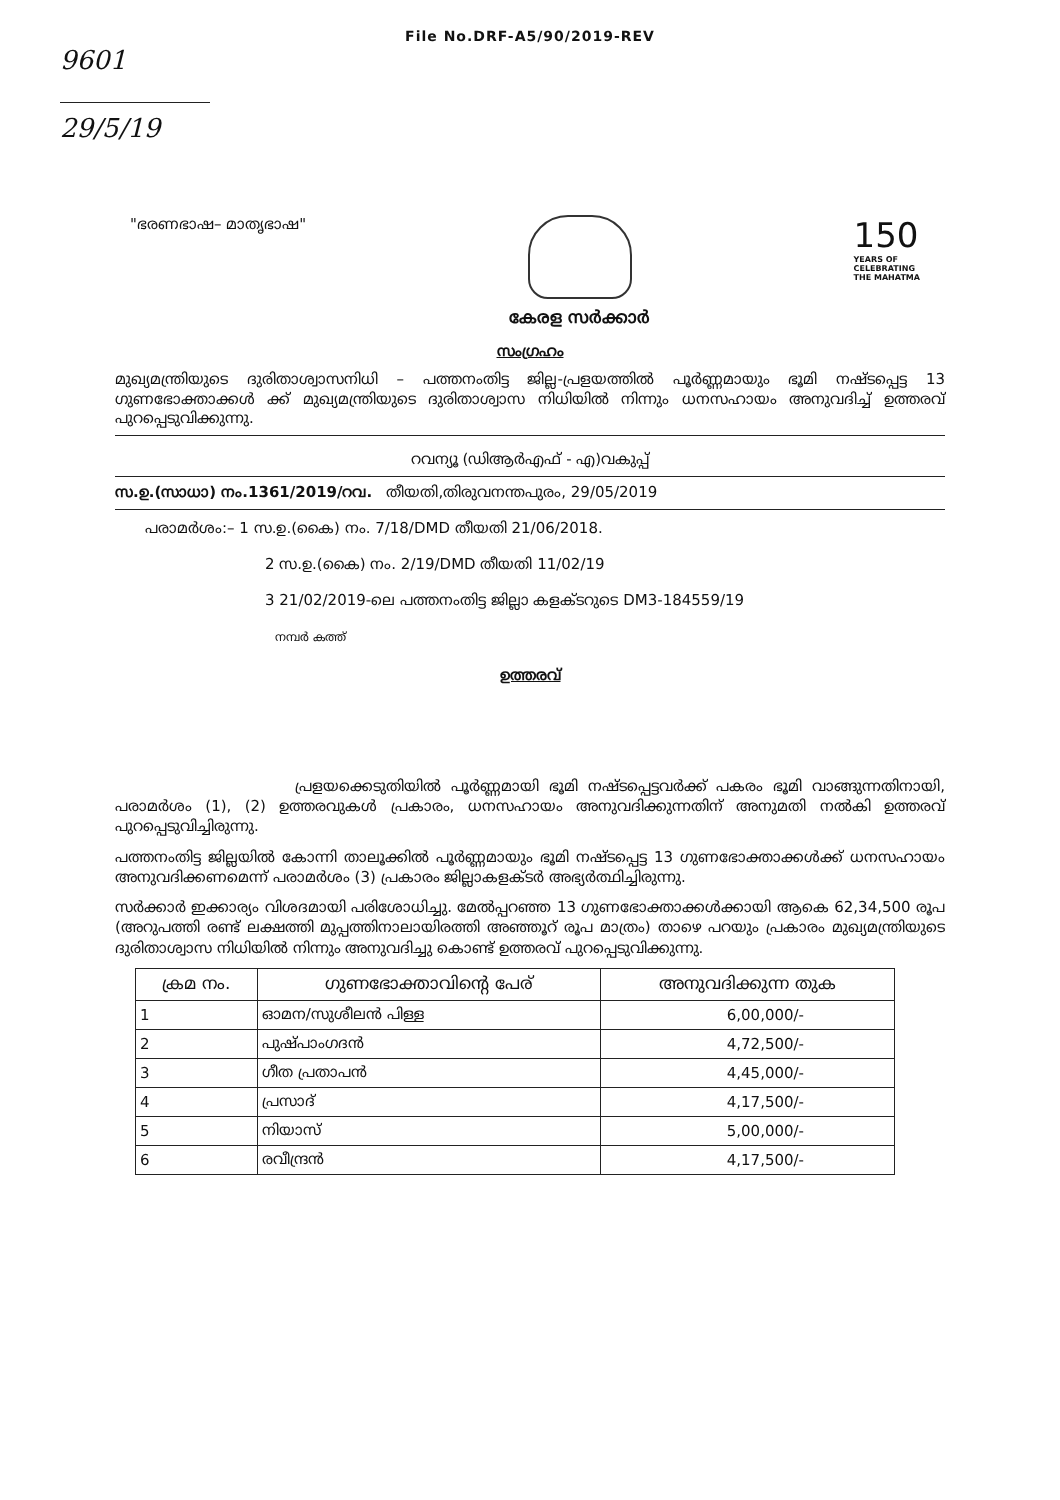File No.DRF-A5/90/2019-REV
9601
29/5/19
"ഭരണഭാഷ– മാതൃഭാഷ"
കേരള സർക്കാർ
150
YEARS OF
CELEBRATING
THE MAHATMA
സംഗ്രഹം
മുഖ്യമന്ത്രിയുടെ ദുരിതാശ്വാസനിധി – പത്തനംതിട്ട ജില്ല-പ്രളയത്തിൽ പൂർണ്ണമായും ഭൂമി നഷ്ടപ്പെട്ട 13 ഗുണഭോക്താക്കൾ ക്ക് മുഖ്യമന്ത്രിയുടെ ദുരിതാശ്വാസ നിധിയിൽ നിന്നും ധനസഹായം അനുവദിച്ച് ഉത്തരവ് പുറപ്പെടുവിക്കുന്നു.
റവന്യൂ (ഡിആർഎഫ് - എ)വകുപ്പ്
സ.ഉ.(സാധാ) നം.1361/2019/റവ. തീയതി,തിരുവനന്തപുരം, 29/05/2019
പരാമർശം:– 1 സ.ഉ.(കൈ) നം. 7/18/DMD തീയതി 21/06/2018.
2 സ.ഉ.(കൈ) നം. 2/19/DMD തീയതി 11/02/19
3 21/02/2019-ലെ പത്തനംതിട്ട ജില്ലാ കളക്ടറുടെ DM3-184559/19
നമ്പർ കത്ത്
ഉത്തരവ്
പ്രളയക്കെടുതിയിൽ പൂർണ്ണമായി ഭൂമി നഷ്ടപ്പെട്ടവർക്ക് പകരം ഭൂമി വാങ്ങുന്നതിനായി, പരാമർശം (1), (2) ഉത്തരവുകൾ പ്രകാരം, ധനസഹായം അനുവദിക്കുന്നതിന് അനുമതി നൽകി ഉത്തരവ് പുറപ്പെടുവിച്ചിരുന്നു.
പത്തനംതിട്ട ജില്ലയിൽ കോന്നി താലൂക്കിൽ പൂർണ്ണമായും ഭൂമി നഷ്ടപ്പെട്ട 13 ഗുണഭോക്താക്കൾക്ക് ധനസഹായം അനുവദിക്കണമെന്ന് പരാമർശം (3) പ്രകാരം ജില്ലാകളക്ടർ അഭ്യർത്ഥിച്ചിരുന്നു.
സർക്കാർ ഇക്കാര്യം വിശദമായി പരിശോധിച്ചു. മേൽപ്പറഞ്ഞ 13 ഗുണഭോക്താക്കൾക്കായി ആകെ 62,34,500 രൂപ (അറുപത്തി രണ്ട് ലക്ഷത്തി മുപ്പത്തിനാലായിരത്തി അഞ്ഞൂറ് രൂപ മാത്രം) താഴെ പറയും പ്രകാരം മുഖ്യമന്ത്രിയുടെ ദുരിതാശ്വാസ നിധിയിൽ നിന്നും അനുവദിച്ചു കൊണ്ട് ഉത്തരവ് പുറപ്പെടുവിക്കുന്നു.
| ക്രമ നം. | ഗുണഭോക്താവിന്റെ പേര് | അനുവദിക്കുന്ന തുക |
| --- | --- | --- |
| 1 | ഓമന/സുശീലൻ പിള്ള | 6,00,000/- |
| 2 | പുഷ്പാംഗദൻ | 4,72,500/- |
| 3 | ഗീത പ്രതാപൻ | 4,45,000/- |
| 4 | പ്രസാദ് | 4,17,500/- |
| 5 | നിയാസ് | 5,00,000/- |
| 6 | രവീന്ദ്രൻ | 4,17,500/- |